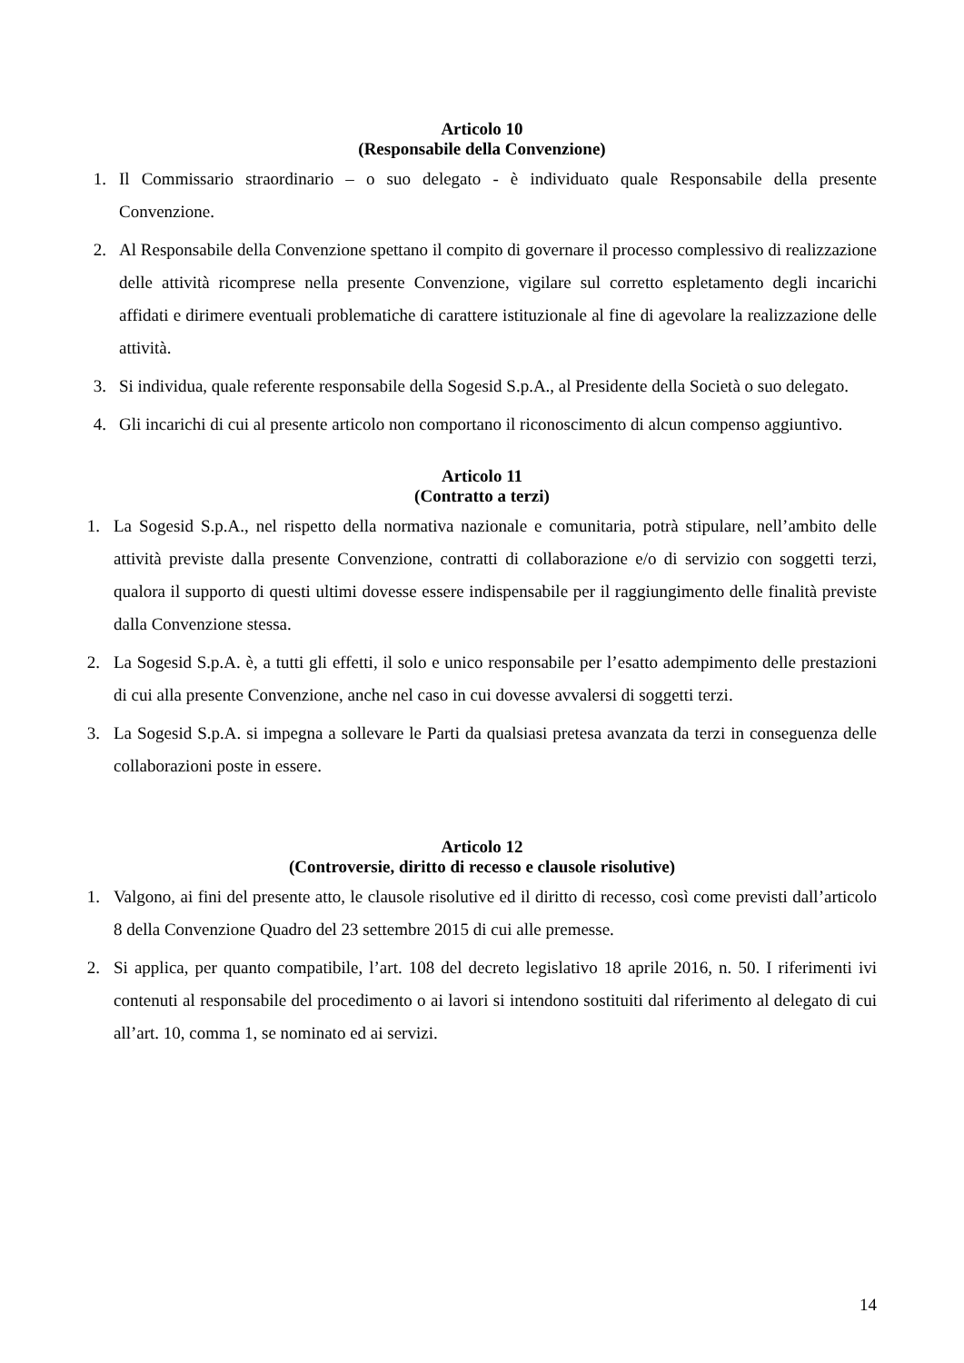Articolo 10
(Responsabile della Convenzione)
1. Il Commissario straordinario – o suo delegato - è individuato quale Responsabile della presente Convenzione.
2. Al Responsabile della Convenzione spettano il compito di governare il processo complessivo di realizzazione delle attività ricomprese nella presente Convenzione, vigilare sul corretto espletamento degli incarichi affidati e dirimere eventuali problematiche di carattere istituzionale al fine di agevolare la realizzazione delle attività.
3. Si individua, quale referente responsabile della Sogesid S.p.A., al Presidente della Società o suo delegato.
4. Gli incarichi di cui al presente articolo non comportano il riconoscimento di alcun compenso aggiuntivo.
Articolo 11
(Contratto a terzi)
1. La Sogesid S.p.A., nel rispetto della normativa nazionale e comunitaria, potrà stipulare, nell’ambito delle attività previste dalla presente Convenzione, contratti di collaborazione e/o di servizio con soggetti terzi, qualora il supporto di questi ultimi dovesse essere indispensabile per il raggiungimento delle finalità previste dalla Convenzione stessa.
2. La Sogesid S.p.A. è, a tutti gli effetti, il solo e unico responsabile per l’esatto adempimento delle prestazioni di cui alla presente Convenzione, anche nel caso in cui dovesse avvalersi di soggetti terzi.
3. La Sogesid S.p.A. si impegna a sollevare le Parti da qualsiasi pretesa avanzata da terzi in conseguenza delle collaborazioni poste in essere.
Articolo 12
(Controversie, diritto di recesso e clausole risolutive)
1. Valgono, ai fini del presente atto, le clausole risolutive ed il diritto di recesso, così come previsti dall’articolo 8 della Convenzione Quadro del 23 settembre 2015 di cui alle premesse.
2. Si applica, per quanto compatibile, l’art. 108 del decreto legislativo 18 aprile 2016, n. 50. I riferimenti ivi contenuti al responsabile del procedimento o ai lavori si intendono sostituiti dal riferimento al delegato di cui all’art. 10, comma 1, se nominato ed ai servizi.
14